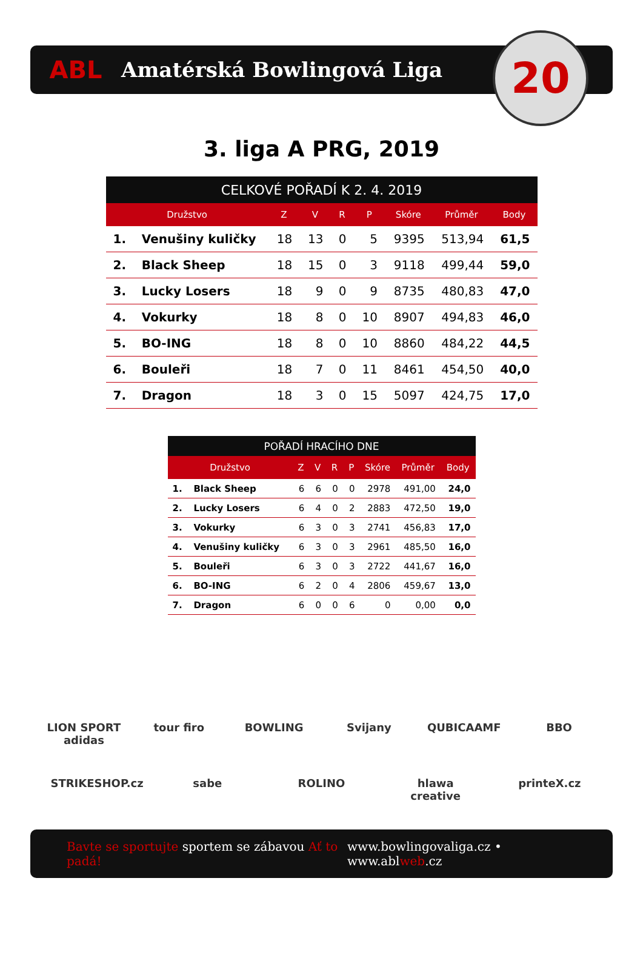ABL
Amatérská Bowlingová Liga
20
3. liga A PRG, 2019
| CELKOVÉ POŘADÍ K 2. 4. 2019 | | | | | | | | |
| --- | --- | --- | --- | --- | --- | --- | --- | --- |
| Družstvo | | Z | V | R | P | Skóre | Průměr | Body |
| 1. | Venušiny kuličky | 18 | 13 | 0 | 5 | 9395 | 513,94 | 61,5 |
| 2. | Black Sheep | 18 | 15 | 0 | 3 | 9118 | 499,44 | 59,0 |
| 3. | Lucky Losers | 18 | 9 | 0 | 9 | 8735 | 480,83 | 47,0 |
| 4. | Vokurky | 18 | 8 | 0 | 10 | 8907 | 494,83 | 46,0 |
| 5. | BO-ING | 18 | 8 | 0 | 10 | 8860 | 484,22 | 44,5 |
| 6. | Bouleři | 18 | 7 | 0 | 11 | 8461 | 454,50 | 40,0 |
| 7. | Dragon | 18 | 3 | 0 | 15 | 5097 | 424,75 | 17,0 |
| POŘADÍ HRACÍHO DNE | | | | | | | | |
| --- | --- | --- | --- | --- | --- | --- | --- | --- |
| Družstvo | | Z | V | R | P | Skóre | Průměr | Body |
| 1. | Black Sheep | 6 | 6 | 0 | 0 | 2978 | 491,00 | 24,0 |
| 2. | Lucky Losers | 6 | 4 | 0 | 2 | 2883 | 472,50 | 19,0 |
| 3. | Vokurky | 6 | 3 | 0 | 3 | 2741 | 456,83 | 17,0 |
| 4. | Venušiny kuličky | 6 | 3 | 0 | 3 | 2961 | 485,50 | 16,0 |
| 5. | Bouleři | 6 | 3 | 0 | 3 | 2722 | 441,67 | 16,0 |
| 6. | BO-ING | 6 | 2 | 0 | 4 | 2806 | 459,67 | 13,0 |
| 7. | Dragon | 6 | 0 | 0 | 6 | 0 | 0,00 | 0,0 |
LION SPORT adidas
tour firo
BOWLING
Svijany
QUBICAAMF
BBO
STRIKESHOP.cz
sabe
ROLINO
hlawa creative
printeX.cz
Bavte se sportujte sportem se zábavou Ať to padá!
www.bowlingovaliga.cz • www.ablweb.cz